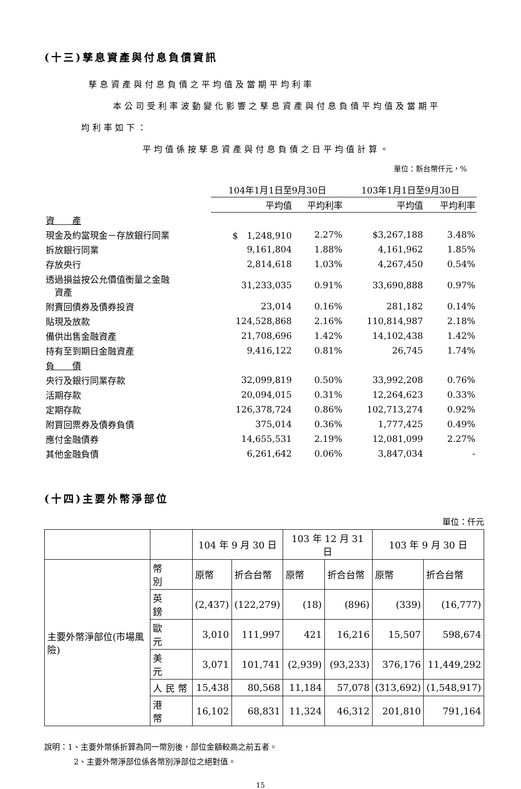(十三)孳息資產與付息負債資訊
孳息資產與付息負債之平均值及當期平均利率
本公司受利率波動變化影響之孳息資產與付息負債平均值及當期平
均利率如下：
平均值係按孳息資產與付息負債之日平均值計算。
單位：新台幣仟元，%
| | 104年1月1日至9月30日 | | 103年1月1日至9月30日 | |
| | 平均值 | 平均利率 | 平均值 | 平均利率 |
| 資 產 | | | | |
| 現金及約當現金－存放銀行同業 | $ 1,248,910 | 2.27% | $3,267,188 | 3.48% |
| 拆放銀行同業 | 9,161,804 | 1.88% | 4,161,962 | 1.85% |
| 存放央行 | 2,814,618 | 1.03% | 4,267,450 | 0.54% |
| 透過損益按公允價值衡量之金融 資產 | 31,233,035 | 0.91% | 33,690,888 | 0.97% |
| 附賣回債券及債券投資 | 23,014 | 0.16% | 281,182 | 0.14% |
| 貼現及放款 | 124,528,868 | 2.16% | 110,814,987 | 2.18% |
| 備供出售金融資產 | 21,708,696 | 1.42% | 14,102,438 | 1.42% |
| 持有至到期日金融資產 | 9,416,122 | 0.81% | 26,745 | 1.74% |
| 負 債 | | | | |
| 央行及銀行同業存款 | 32,099,819 | 0.50% | 33,992,208 | 0.76% |
| 活期存款 | 20,094,015 | 0.31% | 12,264,623 | 0.33% |
| 定期存款 | 126,378,724 | 0.86% | 102,713,274 | 0.92% |
| 附買回票券及債券負債 | 375,014 | 0.36% | 1,777,425 | 0.49% |
| 應付金融債券 | 14,655,531 | 2.19% | 12,081,099 | 2.27% |
| 其他金融負債 | 6,261,642 | 0.06% | 3,847,034 | - |
(十四)主要外幣淨部位
單位：仟元
| | | 104 年 9 月 30 日 | | 103 年 12 月 31 日 | | 103 年 9 月 30 日 | |
| 主要外幣淨部位(市場風險) | 幣 別 | 原幣 | 折合台幣 | 原幣 | 折合台幣 | 原幣 | 折合台幣 |
| | 英 鎊 | (2,437) | (122,279) | (18) | (896) | (339) | (16,777) |
| | 歐 元 | 3,010 | 111,997 | 421 | 16,216 | 15,507 | 598,674 |
| | 美 元 | 3,071 | 101,741 | (2,939) | (93,233) | 376,176 | 11,449,292 |
| | 人 民 幣 | 15,438 | 80,568 | 11,184 | 57,078 | (313,692) | (1,548,917) |
| | 港 幣 | 16,102 | 68,831 | 11,324 | 46,312 | 201,810 | 791,164 |
說明：1、主要外幣係折算為同一幣別後，部位金額較高之前五者。
2、主要外幣淨部位係各幣別淨部位之絕對值。
15